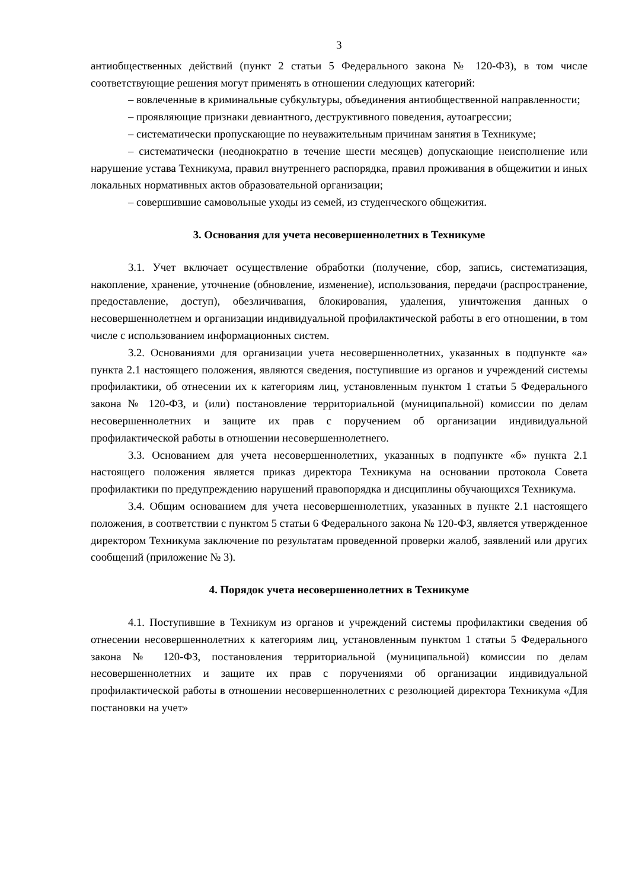3
антиобщественных действий (пункт 2 статьи 5 Федерального закона № 120-ФЗ), в том числе соответствующие решения могут применять в отношении следующих категорий:
– вовлеченные в криминальные субкультуры, объединения антиобщественной направленности;
– проявляющие признаки девиантного, деструктивного поведения, аутоагрессии;
– систематически пропускающие по неуважительным причинам занятия в Техникуме;
– систематически (неоднократно в течение шести месяцев) допускающие неисполнение или нарушение устава Техникума, правил внутреннего распорядка, правил проживания в общежитии и иных локальных нормативных актов образовательной организации;
– совершившие самовольные уходы из семей, из студенческого общежития.
3. Основания для учета несовершеннолетних в Техникуме
3.1. Учет включает осуществление обработки (получение, сбор, запись, систематизация, накопление, хранение, уточнение (обновление, изменение), использования, передачи (распространение, предоставление, доступ), обезличивания, блокирования, удаления, уничтожения данных о несовершеннолетнем и организации индивидуальной профилактической работы в его отношении, в том числе с использованием информационных систем.
3.2. Основаниями для организации учета несовершеннолетних, указанных в подпункте «а» пункта 2.1 настоящего положения, являются сведения, поступившие из органов и учреждений системы профилактики, об отнесении их к категориям лиц, установленным пунктом 1 статьи 5 Федерального закона № 120-ФЗ, и (или) постановление территориальной (муниципальной) комиссии по делам несовершеннолетних и защите их прав с поручением об организации индивидуальной профилактической работы в отношении несовершеннолетнего.
3.3. Основанием для учета несовершеннолетних, указанных в подпункте «б» пункта 2.1 настоящего положения является приказ директора Техникума на основании протокола Совета профилактики по предупреждению нарушений правопорядка и дисциплины обучающихся Техникума.
3.4. Общим основанием для учета несовершеннолетних, указанных в пункте 2.1 настоящего положения, в соответствии с пунктом 5 статьи 6 Федерального закона № 120-ФЗ, является утвержденное директором Техникума заключение по результатам проведенной проверки жалоб, заявлений или других сообщений (приложение № 3).
4. Порядок учета несовершеннолетних в Техникуме
4.1. Поступившие в Техникум из органов и учреждений системы профилактики сведения об отнесении несовершеннолетних к категориям лиц, установленным пунктом 1 статьи 5 Федерального закона № 120-ФЗ, постановления территориальной (муниципальной) комиссии по делам несовершеннолетних и защите их прав с поручениями об организации индивидуальной профилактической работы в отношении несовершеннолетних с резолюцией директора Техникума «Для постановки на учет»